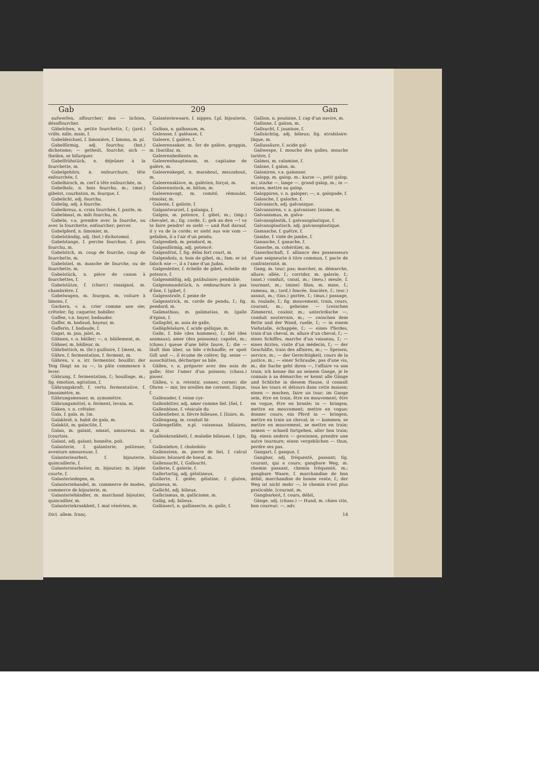Gab 209 Gan
aufwerfen, affourcher; den — lichten, désaffourcher.
Gäbelchen, n. petite fourchette, f.; (jard.) vrille, nille, main, f.
Gabeldeichsel, f. limonière, f. limons, m. pl.
Gabelförmig, adj. fourchu; (bot.) dichotome; — getheilt, fourché; sich — theilen, se bifurquer.
Gabelfrühstück, n. déjeûner à la fourchette, m.
Gabelgehörn, n. enfourchure, tête enfourchée, f.
Gabelhirsch, m. cerf à tête enfourchée, m.
Gabelholz, n. bois fourchu, m.; (mar.) gibelot, courbaton, m. fourque, f.
Gabelicht, adj. fourchu.
Gabelig, adj. à fourche.
Gabelkreuz, n. croix fourchée, f. pairle, m.
Gabelmast, m. mât fourchu, m.
Gabeln, v.a. prendre avec la fourche, ou avec la fourchette, enfourcher; percer.
Gabelpferd, n. limonier, m.
Gabelständig, adj. (bot.) dichotomal.
Gabelstange, f. perche fourchue, f. pieu fourchu, m.
Gabelstich, m. coup de fourche, coup de fourchette, m.
Gabelstiel, m. manche de fourche, ou de fourchette, m.
Gabelstück, n. pièce de canon à fourchettes, f.
Gabelstütze, f. (charr.) rossignol, m. chambrière, f.
Gabelwagen, m. fourgon, m. voiture à limons, f.
Gackern, v. n. crier comme une oie; crêteler; fig. caqueter, babiller.
Gaffen, v.n. bayer, badauder.
Gaffer, m. badaud, bayeur, m.
Gafferin, f. badaude, f.
Gagat, m. jais, jaïet, m.
Gähnen, v. n. bâiller; —, n. bâillement, m.
Gähner, m. bâilleur, m.
Gährbottich, m. (br.) guilloire, f. [ment, m.
Gähre, f. fermentation, f. ferment, m.
Gähren, v. a. irr. fermenter, bouillir; der Teig fängt an zu —, la pâte commence à lever.
Gährung, f. fermentation, f.; bouillage, m.; fig. émotion, agitation, f.
Gährungskraft, f. vertu fermentative, f. [mosimètre, m.
Gährungsmesser, m. zymomètre.
Gährungsmittel, n. ferment, levain, m.
Gäken, v. n. crêteler.
Gala, f. gala, m. [m.
Galakleid, n. habit de gala, m.
Galaktit, m. galactite, f.
Galan, m. galant, amant, amoureux, m. [courtois.
Galant, adj. galant; honnête, poli.
Galanterie, f. galanterie; politesse; aventure amoureuse, f.
Galanteriearbeit, f. bijouterie, quincaillerie, f.
Galanteriearbeiter, m. bijoutier, m. [épée courte, f.
Galanteriedegen, m.
Galanteriehandel, m. commerce de modes, commerce de bijouterie, m.
Galanteriehändler, m. marchand bijoutier, quincaillier, m.
Galanteriekrankheit, f. mal vénérien, m.
Galanteriewaare, f. nippes, f.pl. bijouterie, f.
Galban, n. galbanum, m.
Galeasse, f. galéasse, f.
Galeere, f. galère, f.
Galeerenanker, m. fer de galère, grappin, m. [barillar, m.
Galeerenbediente, m.
Galeerenhauptmann, m. capitaine de galère, m.
Galeerenkegel, n. marabout, mezzabout, m.
Galeerensklave, m. galérien, forçat, m.
Galeerenstock, m. bitton, m.
Galeerenvogt, m. comité, rémoulat, rémolar, m.
Galeote, f. galiote, f.
Galgantwurzel, f. galanga, f.
Galgen, m. potence, f. gibet, m.; (imp.) chevalet, m.; fig. corde, f.; geh an den —! va te faire pendre! es sieht — und Rad darauf, il y va de la corde; er sieht aus wie vom — gefallen, il a l'air d'un pendu.
Galgendieb, m. pendard, m.
Galgenförmig, adj. potencé.
Galgenfrist, f. fig. délai fort court, m.
Galgenholz, n. bois de gibet, m.; fam. er ist falsch wie —, il a l'ame d'un Judas.
Galgenleiter, f. échelle de gibet, échelle de potence, f.
Galgenmäßig, adj. patibulaire; pendable.
Galgenmundstück, n. embouchure à pas d'âne, f. [gibet, f.
Galgenstrafe, f. peine de
Galgenstrick, m. corde de pendu, f.; fig. pendard, m.
Galimathias, m. galimatias, m. [galle d'épine, f.
Gallapfel, m. noix de galle,
Galläpfelsäure, f. acide gallique, m.
Galle, f. bile (des hommes), f.; fiel (des animaux); amer (des poissons); capelet, m.; (chass.) queue d'une bête fauve, f.; die — läuft ihm über, sa bile s'échauffe; er speit Gift und —, il écume de colère; fig. seine — ausschütten, décharger sa bile.
Gällen, v. a. préparer avec des noix de galle; ôter l'amer d'un poisson; (chass.) pisser.
Gällen, v. n. retentir, sonner, corner; die Ohren — mir, les oreilles me cornent. [tique, f.
Gallenader, f. veine cys-
Gallenbitter, adj. amer comme fiel. [fiel, f.
Gallenblase, f. vésicule du
Gallenfieber, n. fièvre bilieuse, f. [liaire, m.
Gallengang, m. conduit bi-
Gallengefäße, n.pl. vaisseaux biliaires, m.pl.
Gallenkrankheit, f. maladie bilieuse, f. [gie, f.
Gallenlehre, f. choledolo-
Gallenstein, m. pierre de fiel, f. calcul biliaire; bézoard de boeuf, m.
Gallensucht, f. Gallsucht.
Gallerie, f. galerie, f.
Gallertartig, adj. gélatineux.
Gallerte, f. gelée; gélatine, f. gluten, glutineux, m.
Gallicht, adj. bilieux.
Gallicismus, m. gallicisme, m.
Gallig, adj. bilieux.
Gallinsect, n. gallinsecte, m. galle, f.
Gallion, n. poulaine, f. cap d'un navire, m.
Gallione, f. galion, m.
Gallsucht, f. jaunisse, f.
Gallsüchtig, adj. bilieux; fig. atrabilaire. [lique, m.
Gallussäure, f. acide gal-
Gallwespe, f. mouche des galles, mouche tarière, f.
Galmei, m. calamine, f.
Galone, f. galon, m.
Galoniren, v.a. galonner.
Galopp, m. galop, m.: kurze —, petit galop, m.; starke —, lange —, grand galop, m.; in — setzen, mettre au galop.
Galoppiren, v. n. galoper; —, n. galopade, f.
Galosche, f. galoche, f.
Galvanisch, adj. galvanique.
Galvanisiren, v. a. galvaniser. [nisme, m.
Galvanismus, m. galva-
Galvanoplastik, f. galvanoplastique, f.
Galvanoplastisch, adj. galvanoplastique.
Gamasche, f. guêtre, f.
Gambe, f. viole de jambe, f.
Ganasche, f. ganache, f.
Ganerbe, m. cohéritier, m.
Ganerbschaft, f. alliance des possesseurs d'une seigneurie à titre commun, f. pacte de confraternité, m.
Gang, m. tour; pas; marcher, m. démarche, allure; allée, f.; corridor, m. galerie, f.; (anat.) conduit, canal, m.; (meu.) meule, f. tournant, m.; (mine) filon, m. mine, f.; rameau, m.; (ard.) foncée, foncière, f.; (esc.) assaut, m.; (tiss.) portée, f.; (mus.) passage, m. roulade, f.; fig. mouvement, train, cours, courant, m.; geheime — (zwischen Zimmern), couloir, m.; unterirdische —, conduit souterrain, m.; — zwischen dem Bette und der Wand, ruelle, f.; — in einem Viehstalle, échappée, f.; — eines Pferdes, train d'un cheval, m. allure d'un cheval, f.; — eines Schiffes, marche d'un vaisseau, f.; — eines Arztes, visite d'un médecin, f.; — der Geschäfte, train des affaires, m.; — Speisen, service, m.; — der Gerechtigkeit, cours de la justice, m.; — einer Schraube, pas d'une vis, m.; die Sache geht ihren —, l'affaire va son train; ich kenne ihn an seinem Gange, je le connais à sa démarche; er kennt alle Gänge und Schliche in diesem Hause, il connaît tous les tours et détours dans cette maison; einen — machen, faire un tour; im Gange sein, être en train, être en mouvement; être en vogue, être en branle; in — bringen, mettre en mouvement; mettre en vogue; donner cours; ein Pferd in — bringen, mettre en train un cheval; in — kommen, se mettre en mouvement, se mettre en train; seinen — schnell fortgehen, aller bon train; fig. einen andern — gewinnen, prendre une autre tournure; einen vergeblichen — thun, perdre ses pas.
Gangart, f. gangue, f.
Gangbar, adj. fréquenté, passant; fig. courant, qui a cours; gangbare Weg, m. chemin passant, chemin fréquenté, m.; gangbare Waare, f. marchandise de bon débit, marchandise de bonne vente, f.; der Weg ist nicht mehr —, le chemin n'est plus praticable. [courant, m.
Gangbarkeit, f. cours, débit,
Gänge, adj. (chass.) — Hund, m. chien vite, bon coureur; —, adv.
Dict. allem. franç. 14